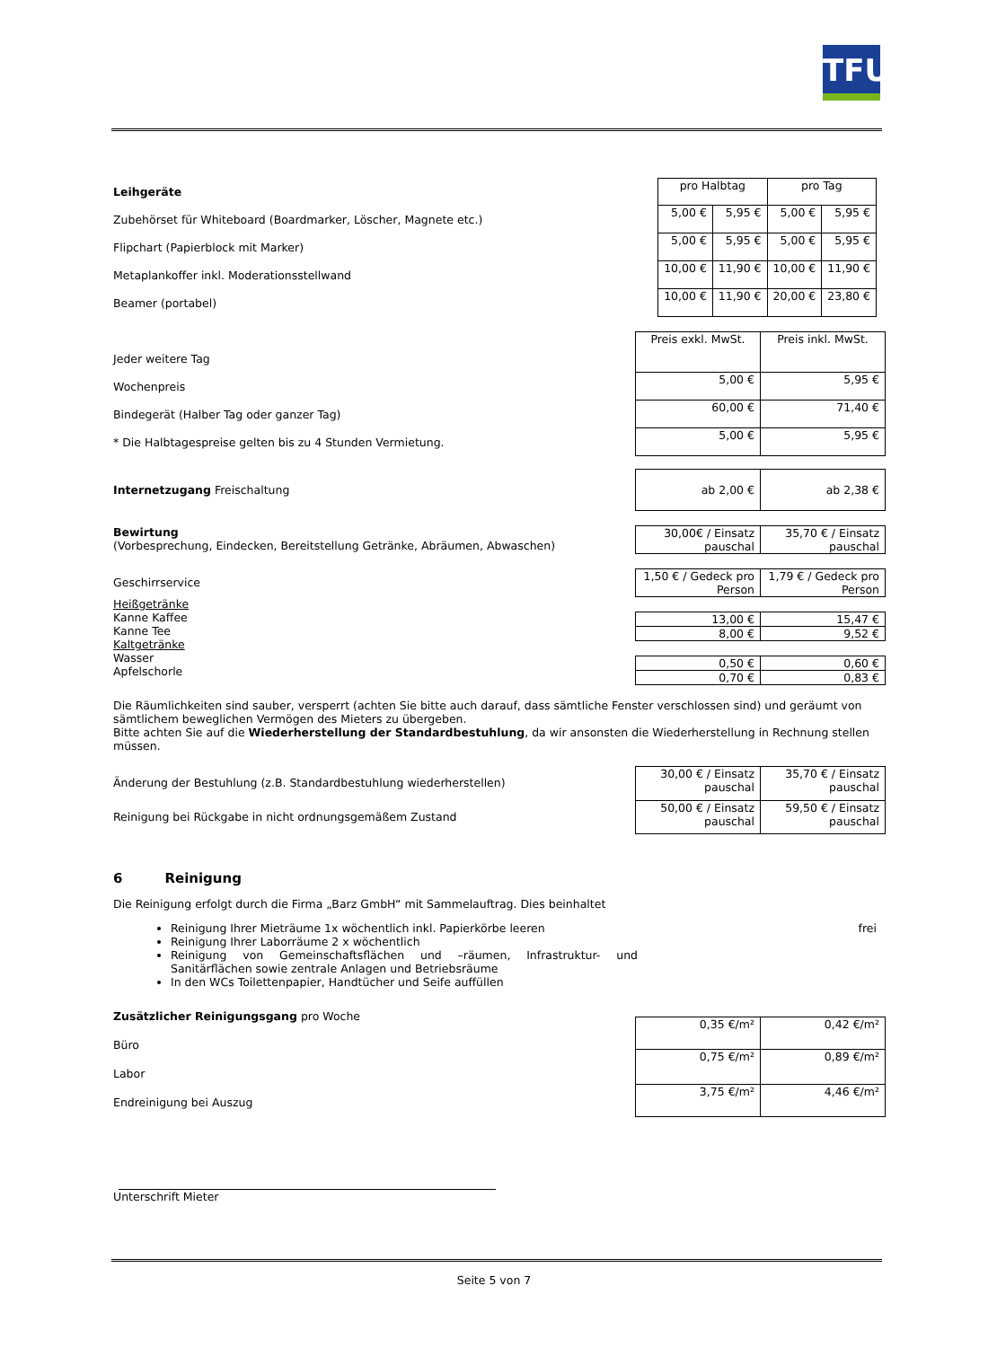TFU
Leihgeräte
Zubehörset für Whiteboard (Boardmarker, Löscher, Magnete etc.)
Flipchart (Papierblock mit Marker)
Metaplankoffer inkl. Moderationsstellwand
Beamer (portabel)
| pro Halbtag | | pro Tag | |
| --- | --- | --- | --- |
| 5,00 € | 5,95 € | 5,00 € | 5,95 € |
| 5,00 € | 5,95 € | 5,00 € | 5,95 € |
| 10,00 € | 11,90 € | 10,00 € | 11,90 € |
| 10,00 € | 11,90 € | 20,00 € | 23,80 € |
Jeder weitere Tag
Wochenpreis
Bindegerät (Halber Tag oder ganzer Tag)
* Die Halbtagespreise gelten bis zu 4 Stunden Vermietung.
| Preis exkl. MwSt. | Preis inkl. MwSt. |
| --- | --- |
| 5,00 € | 5,95 € |
| 60,00 € | 71,40 € |
| 5,00 € | 5,95 € |
Internetzugang Freischaltung
| ab 2,00 € | ab 2,38 € |
Bewirtung
(Vorbesprechung, Eindecken, Bereitstellung Getränke, Abräumen, Abwaschen)
| 30,00€ / Einsatz pauschal | 35,70 € / Einsatz pauschal |
Geschirrservice
| 1,50 € / Gedeck pro Person | 1,79 € / Gedeck pro Person |
Heißgetränke
Kanne Kaffee
Kanne Tee
Kaltgetränke
Wasser
Apfelschorle
| 13,00 € | 15,47 € |
| 8,00 € | 9,52 € |
| 0,50 € | 0,60 € |
| 0,70 € | 0,83 € |
Die Räumlichkeiten sind sauber, versperrt (achten Sie bitte auch darauf, dass sämtliche Fenster verschlossen sind) und geräumt von sämtlichem beweglichen Vermögen des Mieters zu übergeben.
Bitte achten Sie auf die Wiederherstellung der Standardbestuhlung, da wir ansonsten die Wiederherstellung in Rechnung stellen müssen.
Änderung der Bestuhlung (z.B. Standardbestuhlung wiederherstellen)
Reinigung bei Rückgabe in nicht ordnungsgemäßem Zustand
| 30,00 € / Einsatz pauschal | 35,70 € / Einsatz pauschal |
| 50,00 € / Einsatz pauschal | 59,50 € / Einsatz pauschal |
6 Reinigung
Die Reinigung erfolgt durch die Firma „Barz GmbH“ mit Sammelauftrag. Dies beinhaltet
Reinigung Ihrer Mieträume 1x wöchentlich inkl. Papierkörbe leeren
Reinigung Ihrer Laborräume 2 x wöchentlich
Reinigung von Gemeinschaftsflächen und –räumen, Infrastruktur- und Sanitärflächen sowie zentrale Anlagen und Betriebsräume
In den WCs Toilettenpapier, Handtücher und Seife auffüllen
frei
Zusätzlicher Reinigungsgang pro Woche
Büro
Labor
Endreinigung bei Auszug
| 0,35 €/m² | 0,42 €/m² |
| 0,75 €/m² | 0,89 €/m² |
| 3,75 €/m² | 4,46 €/m² |
Unterschrift Mieter
Seite 5 von 7